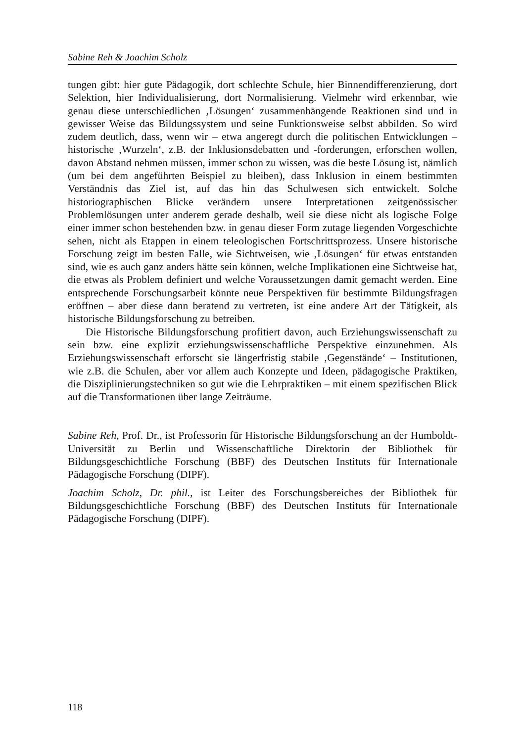Sabine Reh & Joachim Scholz
tungen gibt: hier gute Pädagogik, dort schlechte Schule, hier Binnendifferenzierung, dort Selektion, hier Individualisierung, dort Normalisierung. Vielmehr wird erkennbar, wie genau diese unterschiedlichen ‚Lösungen‘ zusammenhängende Reaktionen sind und in gewisser Weise das Bildungssystem und seine Funktionsweise selbst abbilden. So wird zudem deutlich, dass, wenn wir – etwa angeregt durch die politischen Entwicklungen – historische ‚Wurzeln‘, z.B. der Inklusionsdebatten und -forderungen, erforschen wollen, davon Abstand nehmen müssen, immer schon zu wissen, was die beste Lösung ist, nämlich (um bei dem angeführten Beispiel zu bleiben), dass Inklusion in einem bestimmten Verständnis das Ziel ist, auf das hin das Schulwesen sich entwickelt. Solche historiographischen Blicke verändern unsere Interpretationen zeitgenössischer Problemlösungen unter anderem gerade deshalb, weil sie diese nicht als logische Folge einer immer schon bestehenden bzw. in genau dieser Form zutage liegenden Vorgeschichte sehen, nicht als Etappen in einem teleologischen Fortschrittsprozess. Unsere historische Forschung zeigt im besten Falle, wie Sichtweisen, wie ‚Lösungen‘ für etwas entstanden sind, wie es auch ganz anders hätte sein können, welche Implikationen eine Sichtweise hat, die etwas als Problem definiert und welche Voraussetzungen damit gemacht werden. Eine entsprechende Forschungsarbeit könnte neue Perspektiven für bestimmte Bildungsfragen eröffnen – aber diese dann beratend zu vertreten, ist eine andere Art der Tätigkeit, als historische Bildungsforschung zu betreiben.
Die Historische Bildungsforschung profitiert davon, auch Erziehungswissenschaft zu sein bzw. eine explizit erziehungswissenschaftliche Perspektive einzunehmen. Als Erziehungswissenschaft erforscht sie längerfristig stabile ‚Gegenstände‘ – Institutionen, wie z.B. die Schulen, aber vor allem auch Konzepte und Ideen, pädagogische Praktiken, die Disziplinierungstechniken so gut wie die Lehrpraktiken – mit einem spezifischen Blick auf die Transformationen über lange Zeiträume.
Sabine Reh, Prof. Dr., ist Professorin für Historische Bildungsforschung an der Humboldt-Universität zu Berlin und Wissenschaftliche Direktorin der Bibliothek für Bildungsgeschichtliche Forschung (BBF) des Deutschen Instituts für Internationale Pädagogische Forschung (DIPF).
Joachim Scholz, Dr. phil., ist Leiter des Forschungsbereiches der Bibliothek für Bildungsgeschichtliche Forschung (BBF) des Deutschen Instituts für Internationale Pädagogische Forschung (DIPF).
118